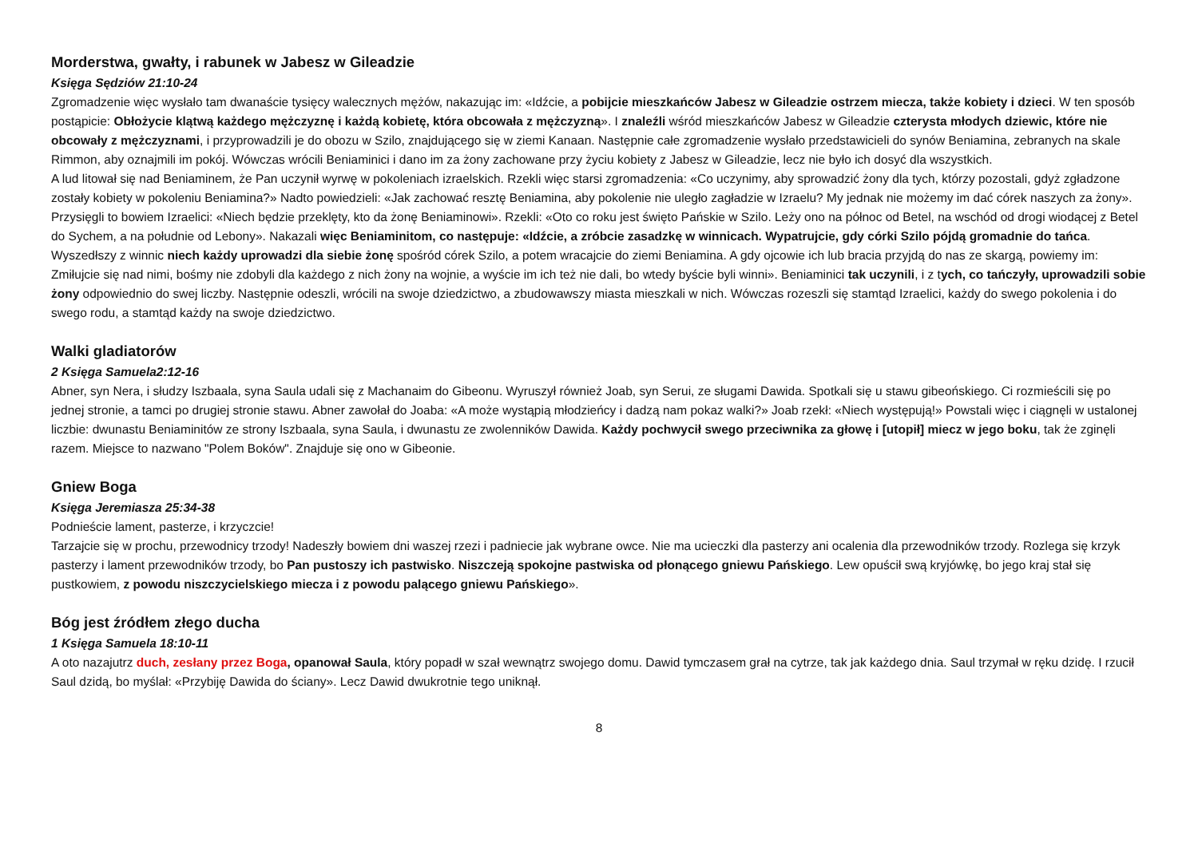Morderstwa, gwałty, i rabunek w Jabesz w Gileadzie
Księga Sędziów 21:10-24
Zgromadzenie więc wysłało tam dwanaście tysięcy walecznych mężów, nakazując im: «Idźcie, a pobijcie mieszkańców Jabesz w Gileadzie ostrzem miecza, także kobiety i dzieci. W ten sposób postąpicie: Obłożycie klątwą każdego mężczyznę i każdą kobietę, która obcowała z mężczyzną». I znaleźli wśród mieszkańców Jabesz w Gileadzie czterysta młodych dziewic, które nie obcowały z mężczyznami, i przyprowadzili je do obozu w Szilo, znajdującego się w ziemi Kanaan. Następnie całe zgromadzenie wysłało przedstawicieli do synów Beniamina, zebranych na skale Rimmon, aby oznajmili im pokój. Wówczas wrócili Beniaminici i dano im za żony zachowane przy życiu kobiety z Jabesz w Gileadzie, lecz nie było ich dosyć dla wszystkich.
A lud litował się nad Beniaminem, że Pan uczynił wyrwę w pokoleniach izraelskich. Rzekli więc starsi zgromadzenia: «Co uczynimy, aby sprowadzić żony dla tych, którzy pozostali, gdyż zgładzone zostały kobiety w pokoleniu Beniamina?» Nadto powiedzieli: «Jak zachować resztę Beniamina, aby pokolenie nie uległo zagładzie w Izraelu? My jednak nie możemy im dać córek naszych za żony». Przysięgli to bowiem Izraelici: «Niech będzie przeklęty, kto da żonę Beniaminowi». Rzekli: «Oto co roku jest święto Pańskie w Szilo. Leży ono na północ od Betel, na wschód od drogi wiodącej z Betel do Sychem, a na południe od Lebony». Nakazali więc Beniaminitom, co następuje: «Idźcie, a zróbcie zasadzkę w winnicach. Wypatrujcie, gdy córki Szilo pójdą gromadnie do tańca. Wyszedłszy z winnic niech każdy uprowadzi dla siebie żonę spośród córek Szilo, a potem wracajcie do ziemi Beniamina. A gdy ojcowie ich lub bracia przyjdą do nas ze skargą, powiemy im: Zmiłujcie się nad nimi, bośmy nie zdobyli dla każdego z nich żony na wojnie, a wyście im ich też nie dali, bo wtedy byście byli winni». Beniaminici tak uczynili, i z tych, co tańczyły, uprowadzili sobie żony odpowiednio do swej liczby. Następnie odeszli, wrócili na swoje dziedzictwo, a zbudowawszy miasta mieszkali w nich. Wówczas rozeszli się stamtąd Izraelici, każdy do swego pokolenia i do swego rodu, a stamtąd każdy na swoje dziedzictwo.
Walki gladiatorów
2 Księga Samuela2:12-16
Abner, syn Nera, i słudzy Iszbaala, syna Saula udali się z Machanaim do Gibeonu. Wyruszył również Joab, syn Serui, ze sługami Dawida. Spotkali się u stawu gibeońskiego. Ci rozmieścili się po jednej stronie, a tamci po drugiej stronie stawu. Abner zawołał do Joaba: «A może wystąpią młodzieńcy i dadzą nam pokaz walki?» Joab rzekł: «Niech występują!» Powstali więc i ciągnęli w ustalonej liczbie: dwunastu Beniaminitów ze strony Iszbaala, syna Saula, i dwunastu ze zwolenników Dawida. Każdy pochwycił swego przeciwnika za głowę i [utopił] miecz w jego boku, tak że zginęli razem. Miejsce to nazwano "Polem Boków". Znajduje się ono w Gibeonie.
Gniew Boga
Księga Jeremiasza 25:34-38
Podnieście lament, pasterze, i krzyczcie!
Tarzajcie się w prochu, przewodnicy trzody! Nadeszły bowiem dni waszej rzezi i padniecie jak wybrane owce. Nie ma ucieczki dla pasterzy ani ocalenia dla przewodników trzody. Rozlega się krzyk pasterzy i lament przewodników trzody, bo Pan pustoszy ich pastwisko. Niszczeją spokojne pastwiska od płonącego gniewu Pańskiego. Lew opuścił swą kryjówkę, bo jego kraj stał się pustkowiem, z powodu niszczycielskiego miecza i z powodu palącego gniewu Pańskiego».
Bóg jest źródłem złego ducha
1 Księga Samuela 18:10-11
A oto nazajutrz duch, zesłany przez Boga, opanował Saula, który popadł w szał wewnątrz swojego domu. Dawid tymczasem grał na cytrze, tak jak każdego dnia. Saul trzymał w ręku dzidę. I rzucił Saul dzidą, bo myślał: «Przybiję Dawida do ściany». Lecz Dawid dwukrotnie tego uniknął.
8